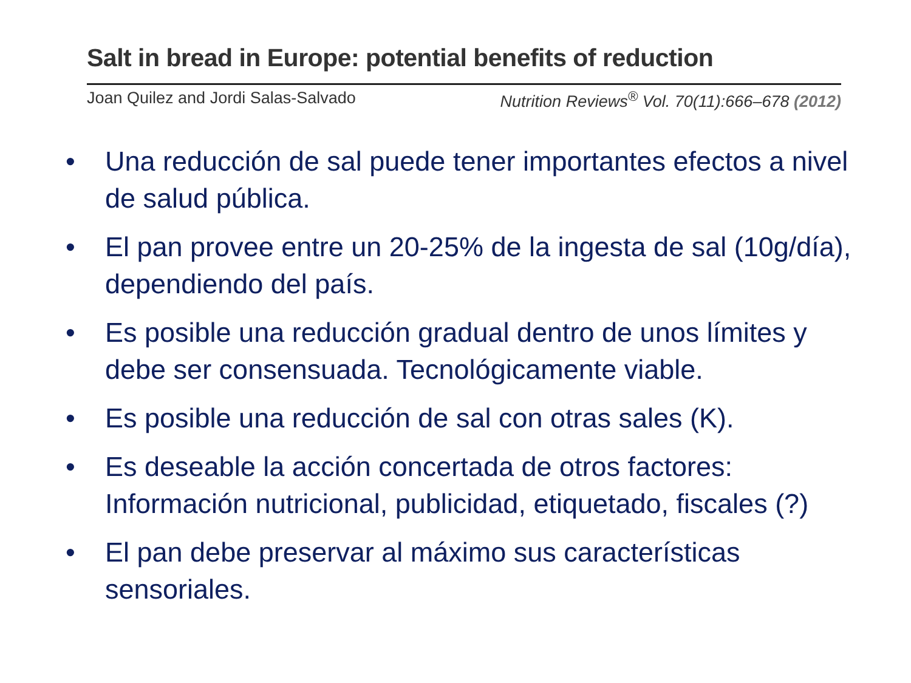Salt in bread in Europe: potential benefits of reduction
Joan Quilez and Jordi Salas-Salvado Nutrition Reviews<sup>®</sup> Vol. 70(11):666–678 (2012)
• Una reducción de sal puede tener importantes efectos a nivel de salud pública.
• El pan provee entre un 20-25% de la ingesta de sal (10g/día), dependiendo del país.
• Es posible una reducción gradual dentro de unos límites y debe ser consensuada. Tecnológicamente viable.
• Es posible una reducción de sal con otras sales (K).
• Es deseable la acción concertada de otros factores: Información nutricional, publicidad, etiquetado, fiscales (?)
• El pan debe preservar al máximo sus características sensoriales.